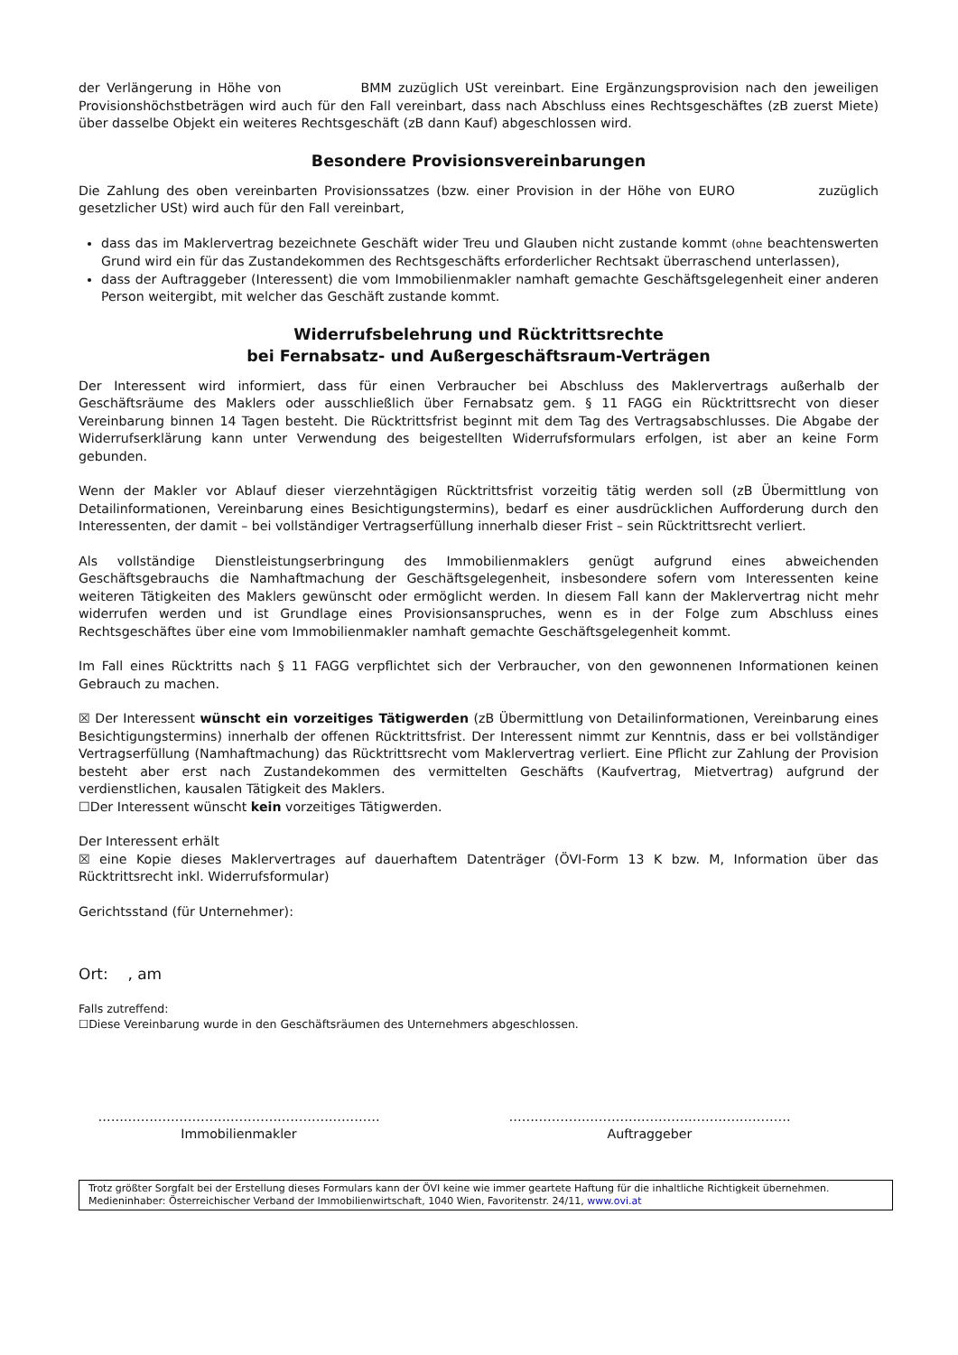der Verlängerung in Höhe von BMM zuzüglich USt vereinbart. Eine Ergänzungsprovision nach den jeweiligen Provisionshöchstbeträgen wird auch für den Fall vereinbart, dass nach Abschluss eines Rechtsgeschäftes (zB zuerst Miete) über dasselbe Objekt ein weiteres Rechtsgeschäft (zB dann Kauf) abgeschlossen wird.
Besondere Provisionsvereinbarungen
Die Zahlung des oben vereinbarten Provisionssatzes (bzw. einer Provision in der Höhe von EURO zuzüglich gesetzlicher USt) wird auch für den Fall vereinbart,
dass das im Maklervertrag bezeichnete Geschäft wider Treu und Glauben nicht zustande kommt (ohne beachtenswerten Grund wird ein für das Zustandekommen des Rechtsgeschäfts erforderlicher Rechtsakt überraschend unterlassen),
dass der Auftraggeber (Interessent) die vom Immobilienmakler namhaft gemachte Geschäftsgelegenheit einer anderen Person weitergibt, mit welcher das Geschäft zustande kommt.
Widerrufsbelehrung und Rücktrittsrechte
bei Fernabsatz- und Außergeschäftsraum-Verträgen
Der Interessent wird informiert, dass für einen Verbraucher bei Abschluss des Maklervertrags außerhalb der Geschäftsräume des Maklers oder ausschließlich über Fernabsatz gem. § 11 FAGG ein Rücktrittsrecht von dieser Vereinbarung binnen 14 Tagen besteht. Die Rücktrittsfrist beginnt mit dem Tag des Vertragsabschlusses. Die Abgabe der Widerrufserklärung kann unter Verwendung des beigestellten Widerrufsformulars erfolgen, ist aber an keine Form gebunden.
Wenn der Makler vor Ablauf dieser vierzehntägigen Rücktrittsfrist vorzeitig tätig werden soll (zB Übermittlung von Detailinformationen, Vereinbarung eines Besichtigungstermins), bedarf es einer ausdrücklichen Aufforderung durch den Interessenten, der damit – bei vollständiger Vertragserfüllung innerhalb dieser Frist – sein Rücktrittsrecht verliert.
Als vollständige Dienstleistungserbringung des Immobilienmaklers genügt aufgrund eines abweichenden Geschäftsgebrauchs die Namhaftmachung der Geschäftsgelegenheit, insbesondere sofern vom Interessenten keine weiteren Tätigkeiten des Maklers gewünscht oder ermöglicht werden. In diesem Fall kann der Maklervertrag nicht mehr widerrufen werden und ist Grundlage eines Provisionsanspruches, wenn es in der Folge zum Abschluss eines Rechtsgeschäftes über eine vom Immobilienmakler namhaft gemachte Geschäftsgelegenheit kommt.
Im Fall eines Rücktritts nach § 11 FAGG verpflichtet sich der Verbraucher, von den gewonnenen Informationen keinen Gebrauch zu machen.
☒ Der Interessent wünscht ein vorzeitiges Tätigwerden (zB Übermittlung von Detailinformationen, Vereinbarung eines Besichtigungstermins) innerhalb der offenen Rücktrittsfrist. Der Interessent nimmt zur Kenntnis, dass er bei vollständiger Vertragserfüllung (Namhaftmachung) das Rücktrittsrecht vom Maklervertrag verliert. Eine Pflicht zur Zahlung der Provision besteht aber erst nach Zustandekommen des vermittelten Geschäfts (Kaufvertrag, Mietvertrag) aufgrund der verdienstlichen, kausalen Tätigkeit des Maklers.
☐Der Interessent wünscht kein vorzeitiges Tätigwerden.
Der Interessent erhält
☒ eine Kopie dieses Maklervertrages auf dauerhaftem Datenträger (ÖVI-Form 13 K bzw. M, Information über das Rücktrittsrecht inkl. Widerrufsformular)
Gerichtsstand (für Unternehmer):
Ort: , am
Falls zutreffend:
☐Diese Vereinbarung wurde in den Geschäftsräumen des Unternehmers abgeschlossen.
…………………………………………………………
Immobilienmakler
…………………………………………………………
Auftraggeber
Trotz größter Sorgfalt bei der Erstellung dieses Formulars kann der ÖVI keine wie immer geartete Haftung für die inhaltliche Richtigkeit übernehmen.
Medieninhaber: Österreichischer Verband der Immobilienwirtschaft, 1040 Wien, Favoritenstr. 24/11, www.ovi.at